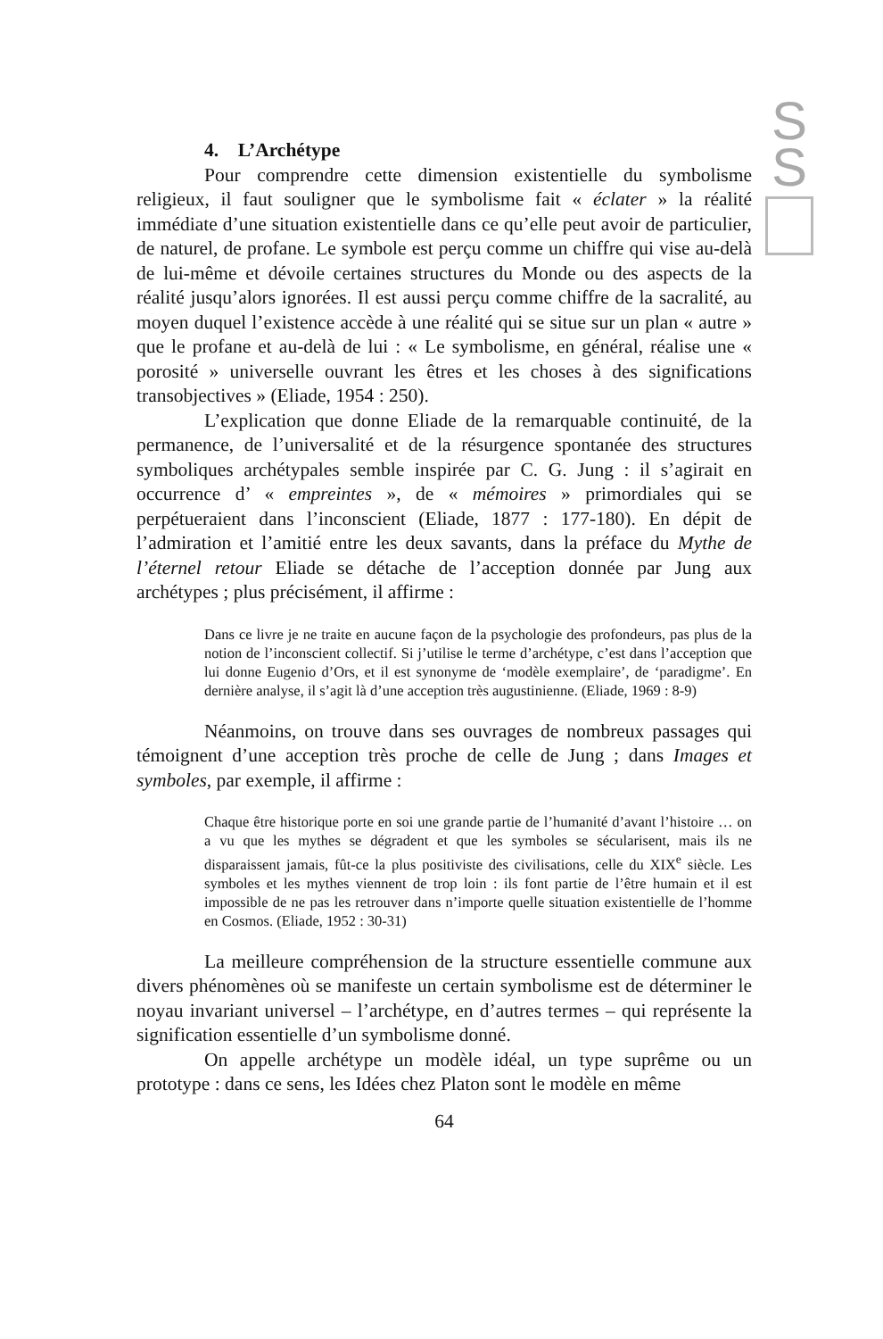S
S
4. L’Archétype
Pour comprendre cette dimension existentielle du symbolisme religieux, il faut souligner que le symbolisme fait « éclater » la réalité immédiate d’une situation existentielle dans ce qu’elle peut avoir de particulier, de naturel, de profane. Le symbole est perçu comme un chiffre qui vise au-delà de lui-même et dévoile certaines structures du Monde ou des aspects de la réalité jusqu’alors ignorées. Il est aussi perçu comme chiffre de la sacralité, au moyen duquel l’existence accède à une réalité qui se situe sur un plan « autre » que le profane et au-delà de lui : « Le symbolisme, en général, réalise une « porosité » universelle ouvrant les êtres et les choses à des significations transobjectives » (Eliade, 1954 : 250).
L’explication que donne Eliade de la remarquable continuité, de la permanence, de l’universalité et de la résurgence spontanée des structures symboliques archétypales semble inspirée par C. G. Jung : il s’agirait en occurrence d’ « empreintes », de « mémoires » primordiales qui se perpétueraient dans l’inconscient (Eliade, 1877 : 177-180). En dépit de l’admiration et l’amitié entre les deux savants, dans la préface du Mythe de l’éternel retour Eliade se détache de l’acception donnée par Jung aux archétypes ; plus précisément, il affirme :
Dans ce livre je ne traite en aucune façon de la psychologie des profondeurs, pas plus de la notion de l’inconscient collectif. Si j’utilise le terme d’archétype, c’est dans l’acception que lui donne Eugenio d’Ors, et il est synonyme de ‘modèle exemplaire’, de ‘paradigme’. En dernière analyse, il s’agit là d’une acception très augustinienne. (Eliade, 1969 : 8-9)
Néanmoins, on trouve dans ses ouvrages de nombreux passages qui témoignent d’une acception très proche de celle de Jung ; dans Images et symboles, par exemple, il affirme :
Chaque être historique porte en soi une grande partie de l’humanité d’avant l’histoire … on a vu que les mythes se dégradent et que les symboles se sécularisent, mais ils ne disparaissent jamais, fût-ce la plus positiviste des civilisations, celle du XIX<sup>e</sup> siècle. Les symboles et les mythes viennent de trop loin : ils font partie de l’être humain et il est impossible de ne pas les retrouver dans n’importe quelle situation existentielle de l’homme en Cosmos. (Eliade, 1952 : 30-31)
La meilleure compréhension de la structure essentielle commune aux divers phénomènes où se manifeste un certain symbolisme est de déterminer le noyau invariant universel – l’archétype, en d’autres termes – qui représente la signification essentielle d’un symbolisme donné.
On appelle archétype un modèle idéal, un type suprême ou un prototype : dans ce sens, les Idées chez Platon sont le modèle en même
64